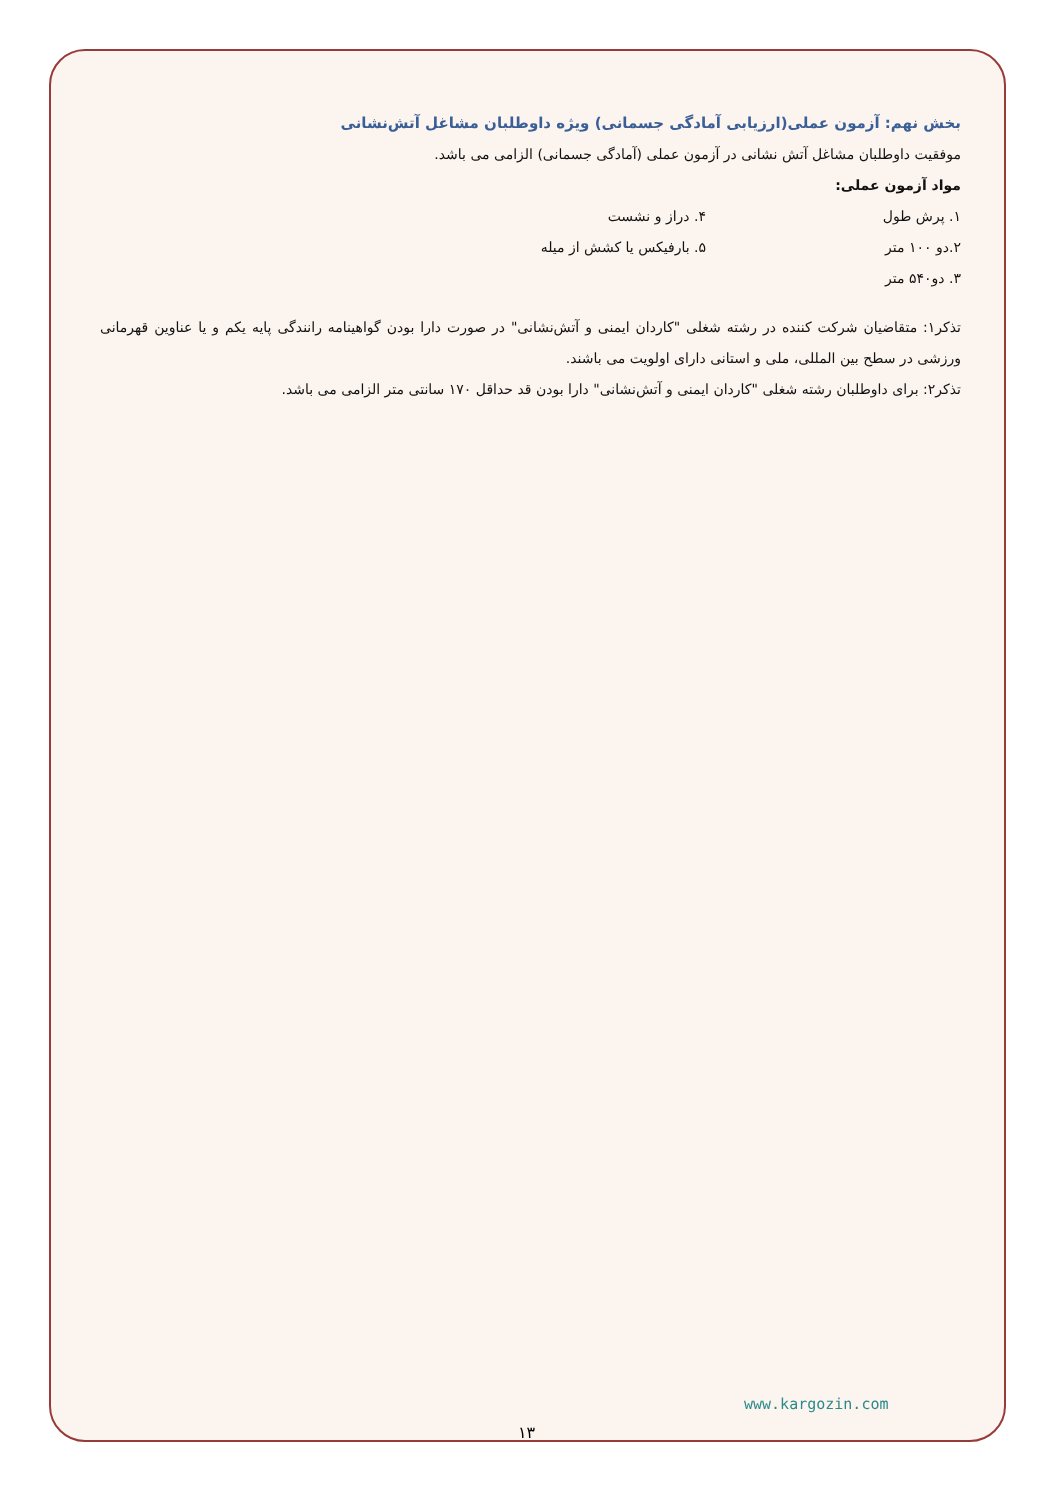بخش نهم: آزمون عملی(ارزیابی آمادگی جسمانی) ویژه داوطلبان مشاغل آتش‌نشانی
موفقیت داوطلبان مشاغل آتش نشانی در آزمون عملی (آمادگی جسمانی) الزامی می باشد.
مواد آزمون عملی:
۱. پرش طول ۴. دراز و نشست
۲.دو ۱۰۰ متر ۵. بارفیکس یا کشش از میله
۳. دو۵۴۰ متر
تذکر۱: متقاضیان شرکت کننده در رشته شغلی "کاردان ایمنی و آتش‌نشانی" در صورت دارا بودن گواهینامه رانندگی پایه یکم و یا عناوین قهرمانی ورزشی در سطح بین المللی، ملی و استانی دارای اولویت می باشند.
تذکر۲: برای داوطلبان رشته شغلی "کاردان ایمنی و آتش‌نشانی" دارا بودن قد حداقل ۱۷۰ سانتی متر الزامی می باشد.
www.kargozin.com
۱۳